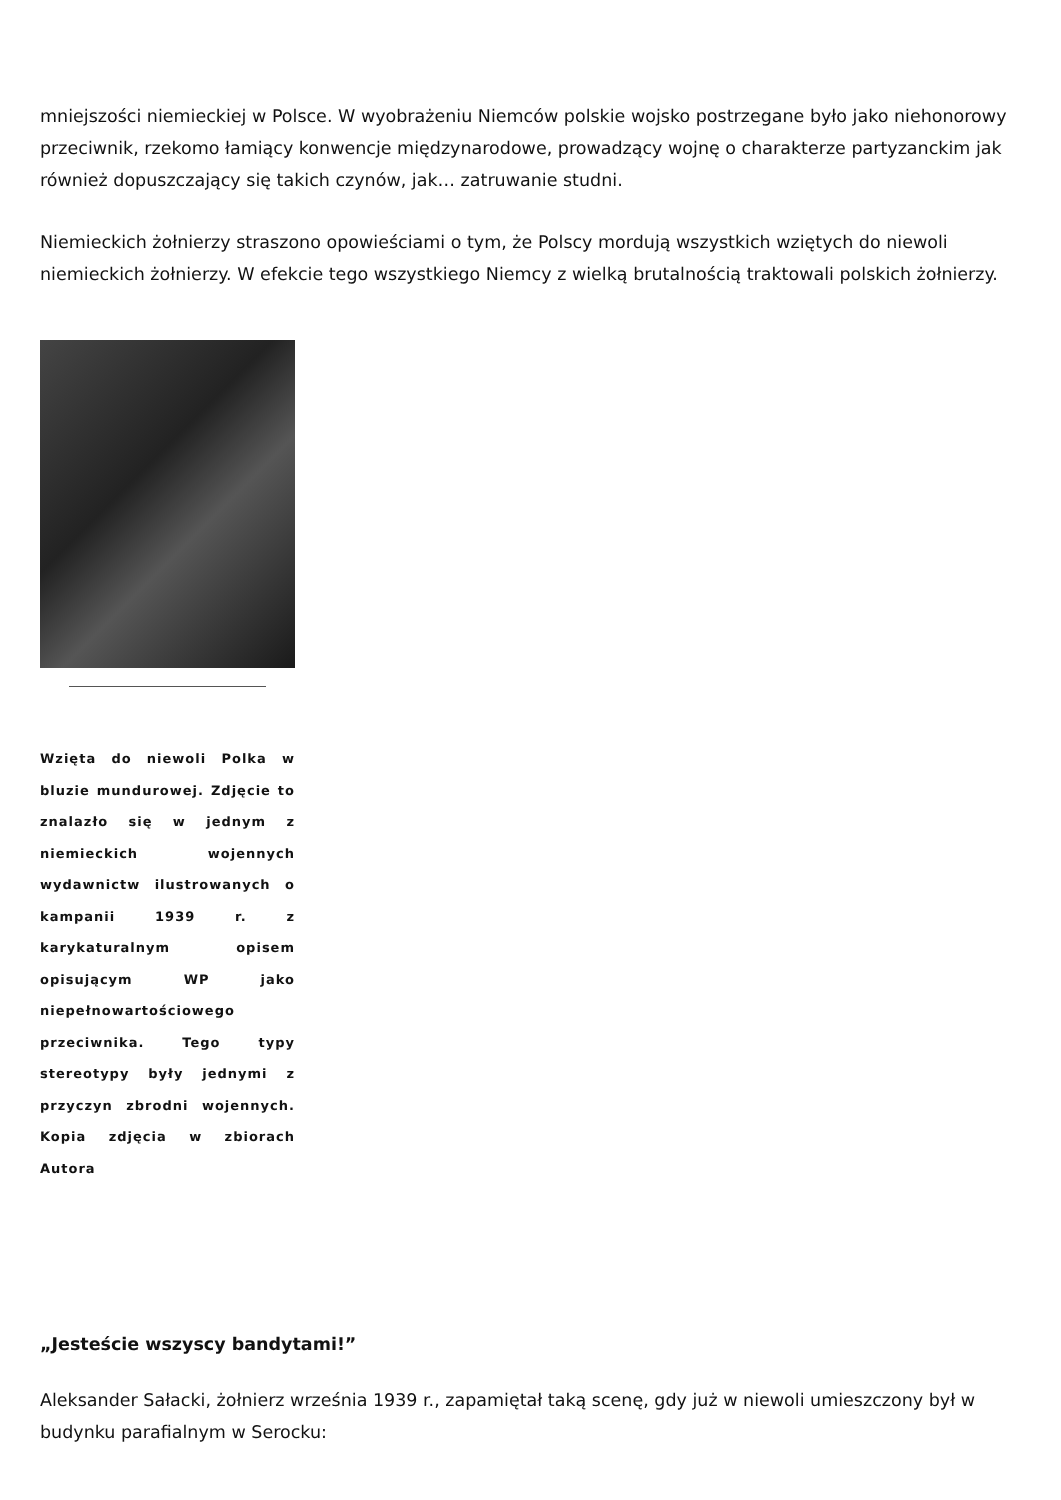mniejszości niemieckiej w Polsce. W wyobrażeniu Niemców polskie wojsko postrzegane było jako niehonorowy przeciwnik, rzekomo łamiący konwencje międzynarodowe, prowadzący wojnę o charakterze partyzanckim jak również dopuszczający się takich czynów, jak… zatruwanie studni.
Niemieckich żołnierzy straszono opowieściami o tym, że Polscy mordują wszystkich wziętych do niewoli niemieckich żołnierzy. W efekcie tego wszystkiego Niemcy z wielką brutalnością traktowali polskich żołnierzy.
Wzięta do niewoli Polka w bluzie mundurowej. Zdjęcie to znalazło się w jednym z niemieckich wojennych wydawnictw ilustrowanych o kampanii 1939 r. z karykaturalnym opisem opisującym WP jako niepełnowartościowego przeciwnika. Tego typy stereotypy były jednymi z przyczyn zbrodni wojennych. Kopia zdjęcia w zbiorach Autora
„Jesteście wszyscy bandytami!”
Aleksander Sałacki, żołnierz września 1939 r., zapamiętał taką scenę, gdy już w niewoli umieszczony był w budynku parafialnym w Serocku: